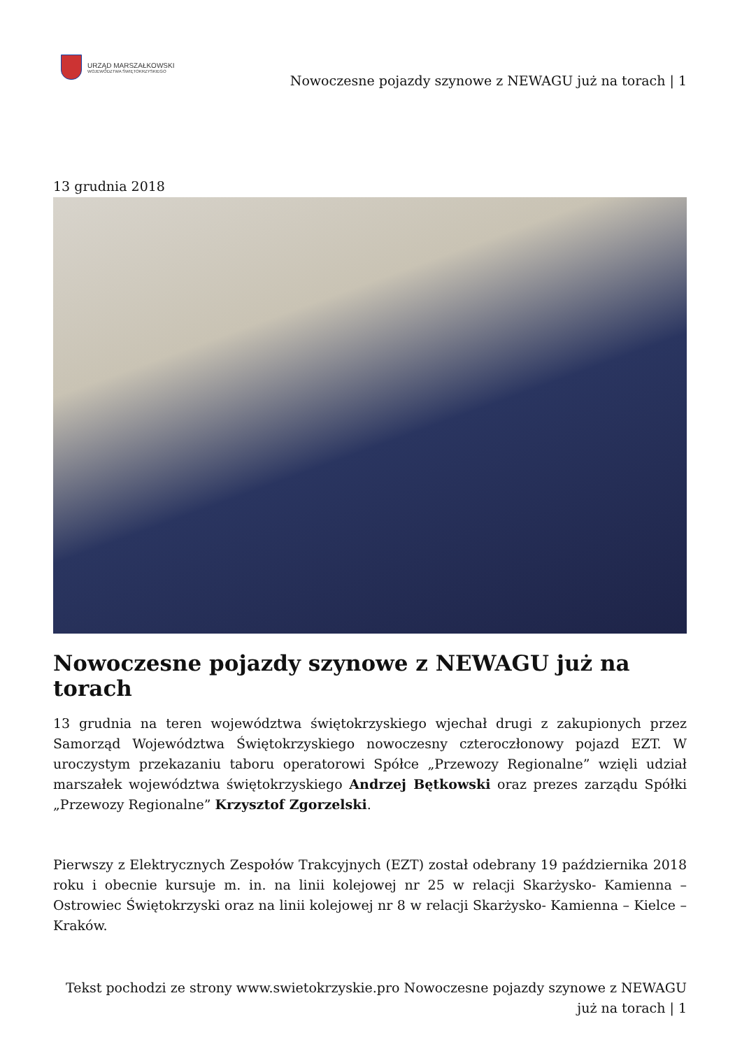URZĄD MARSZAŁKOWSKI
WOJEWÓDZTWA ŚWIĘTOKRZYSKIEGO
Nowoczesne pojazdy szynowe z NEWAGU już na torach | 1
13 grudnia 2018
Nowoczesne pojazdy szynowe z NEWAGU już na torach
13 grudnia na teren województwa świętokrzyskiego wjechał drugi z zakupionych przez Samorząd Województwa Świętokrzyskiego nowoczesny czteroczłonowy pojazd EZT. W uroczystym przekazaniu taboru operatorowi Spółce „Przewozy Regionalne” wzięli udział marszałek województwa świętokrzyskiego Andrzej Bętkowski oraz prezes zarządu Spółki „Przewozy Regionalne” Krzysztof Zgorzelski.
Pierwszy z Elektrycznych Zespołów Trakcyjnych (EZT) został odebrany 19 października 2018 roku i obecnie kursuje m. in. na linii kolejowej nr 25 w relacji Skarżysko- Kamienna – Ostrowiec Świętokrzyski oraz na linii kolejowej nr 8 w relacji Skarżysko- Kamienna – Kielce – Kraków.
Tekst pochodzi ze strony www.swietokrzyskie.pro Nowoczesne pojazdy szynowe z NEWAGU już na torach | 1